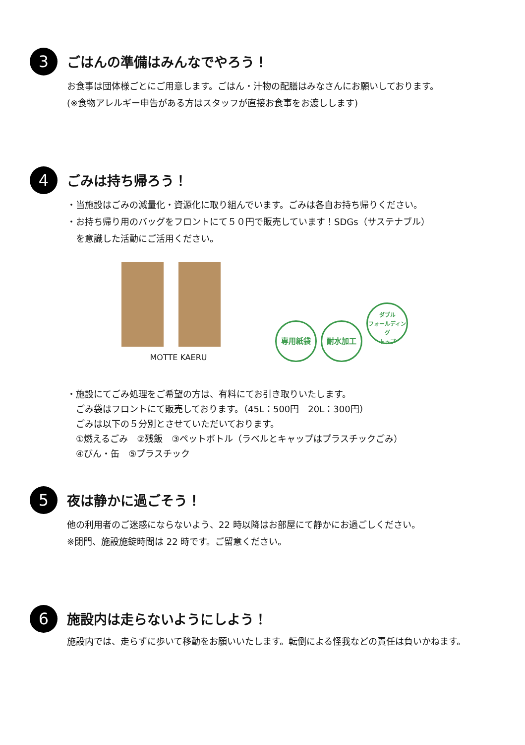3
ごはんの準備はみんなでやろう！
お食事は団体様ごとにご用意します。ごはん・汁物の配膳はみなさんにお願いしております。
(※食物アレルギー申告がある方はスタッフが直接お食事をお渡しします)
4
ごみは持ち帰ろう！
・当施設はごみの減量化・資源化に取り組んでいます。ごみは各自お持ち帰りください。
・お持ち帰り用のバッグをフロントにて５０円で販売しています！SDGs（サステナブル）
　を意識した活動にご活用ください。
MOTTE KAERU
専用紙袋 耐水加工 ダブル
フォールディング
トップ
・施設にてごみ処理をご希望の方は、有料にてお引き取りいたします。
　ごみ袋はフロントにて販売しております。（45L：500円　20L：300円）
　ごみは以下の５分別とさせていただいております。
　①燃えるごみ　②残飯　③ペットボトル（ラベルとキャップはプラスチックごみ）
　④びん・缶　⑤プラスチック
5
夜は静かに過ごそう！
他の利用者のご迷惑にならないよう、22 時以降はお部屋にて静かにお過ごしください。
※閉門、施設施錠時間は 22 時です。ご留意ください。
6
施設内は走らないようにしよう！
施設内では、走らずに歩いて移動をお願いいたします。転倒による怪我などの責任は負いかねます。